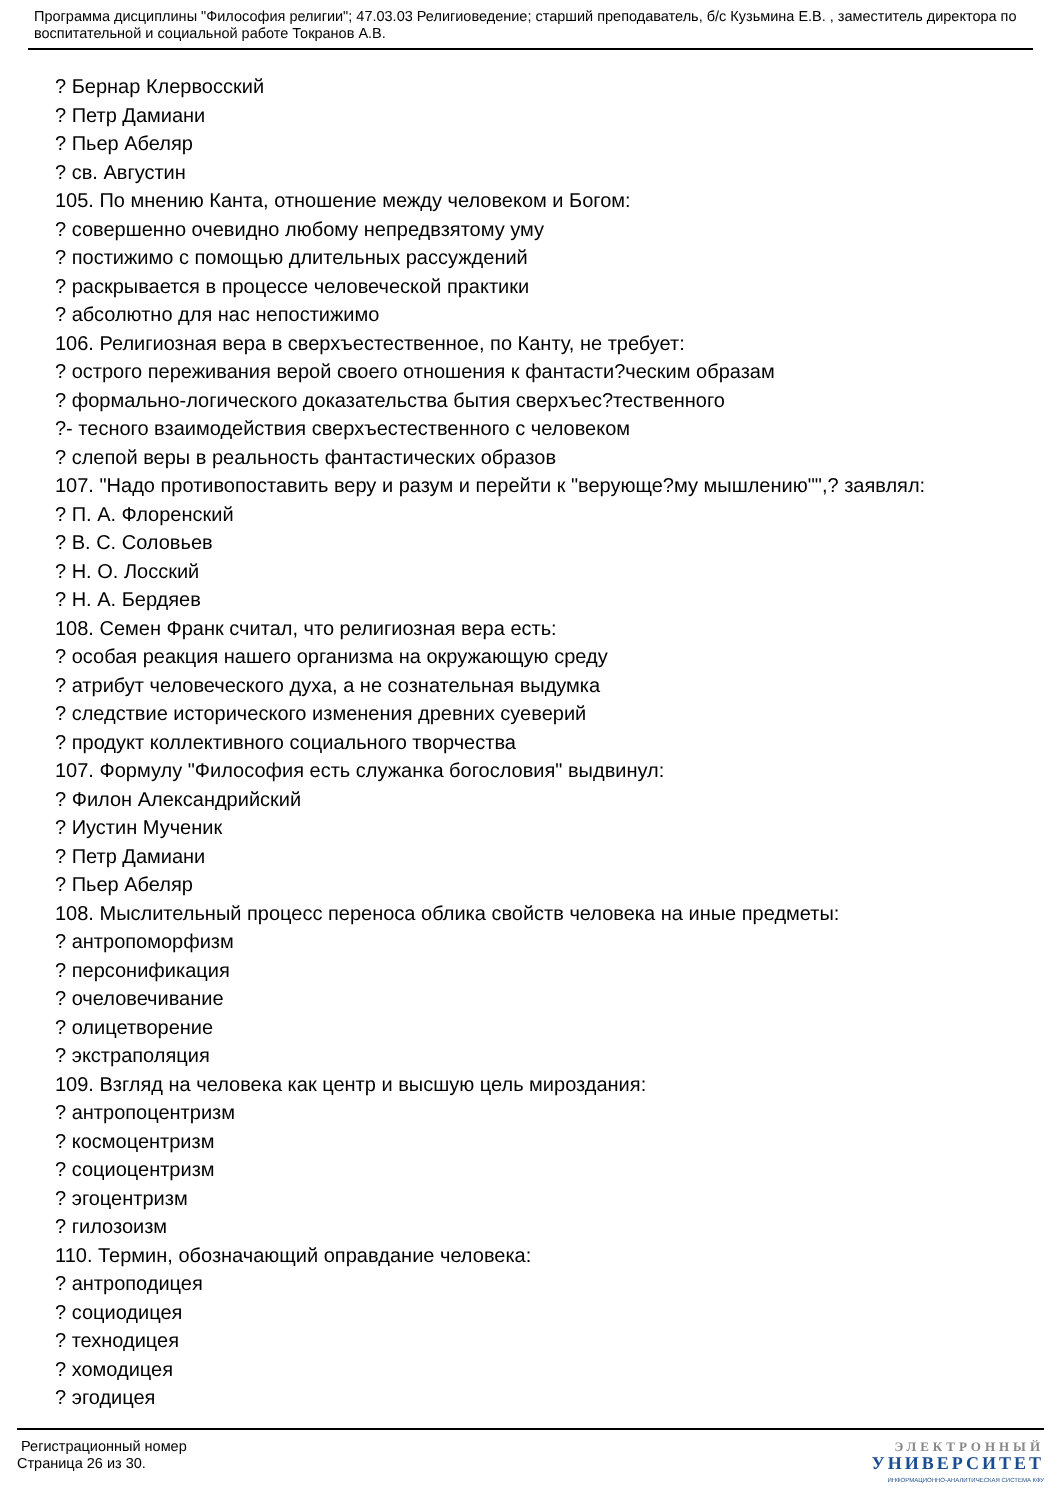Программа дисциплины "Философия религии"; 47.03.03 Религиоведение; старший преподаватель, б/с Кузьмина Е.В. , заместитель директора по воспитательной и социальной работе Токранов А.В.
? Бернар Клервосский
? Петр Дамиани
? Пьер Абеляр
? св. Августин
105. По мнению Канта, отношение между человеком и Богом:
? совершенно очевидно любому непредвзятому уму
? постижимо с помощью длительных рассуждений
? раскрывается в процессе человеческой практики
? абсолютно для нас непостижимо
106. Религиозная вера в сверхъестественное, по Канту, не требует:
? острого переживания верой своего отношения к фантасти?ческим образам
? формально-логического доказательства бытия сверхъес?тественного
?- тесного взаимодействия сверхъестественного с человеком
? слепой веры в реальность фантастических образов
107. "Надо противопоставить веру и разум и перейти к "верующе?му мышлению"",? заявлял:
? П. А. Флоренский
? В. С. Соловьев
? Н. О. Лосский
? Н. А. Бердяев
108. Семен Франк считал, что религиозная вера есть:
? особая реакция нашего организма на окружающую среду
? атрибут человеческого духа, а не сознательная выдумка
? следствие исторического изменения древних суеверий
? продукт коллективного социального творчества
107. Формулу "Философия есть служанка богословия" выдвинул:
? Филон Александрийский
? Иустин Мученик
? Петр Дамиани
? Пьер Абеляр
108. Мыслительный процесс переноса облика свойств человека на иные предметы:
? антропоморфизм
? персонификация
? очеловечивание
? олицетворение
? экстраполяция
109. Взгляд на человека как центр и высшую цель мироздания:
? антропоцентризм
? космоцентризм
? социоцентризм
? эгоцентризм
? гилозоизм
110. Термин, обозначающий оправдание человека:
? антроподицея
? социодицея
? технодицея
? хомодицея
? эгодицея
Регистрационный номер
Страница 26 из 30.
ЭЛЕКТРОННЫЙ
УНИВЕРСИТЕТ
ИНФОРМАЦИОННО-АНАЛИТИЧЕСКАЯ СИСТЕМА КФУ